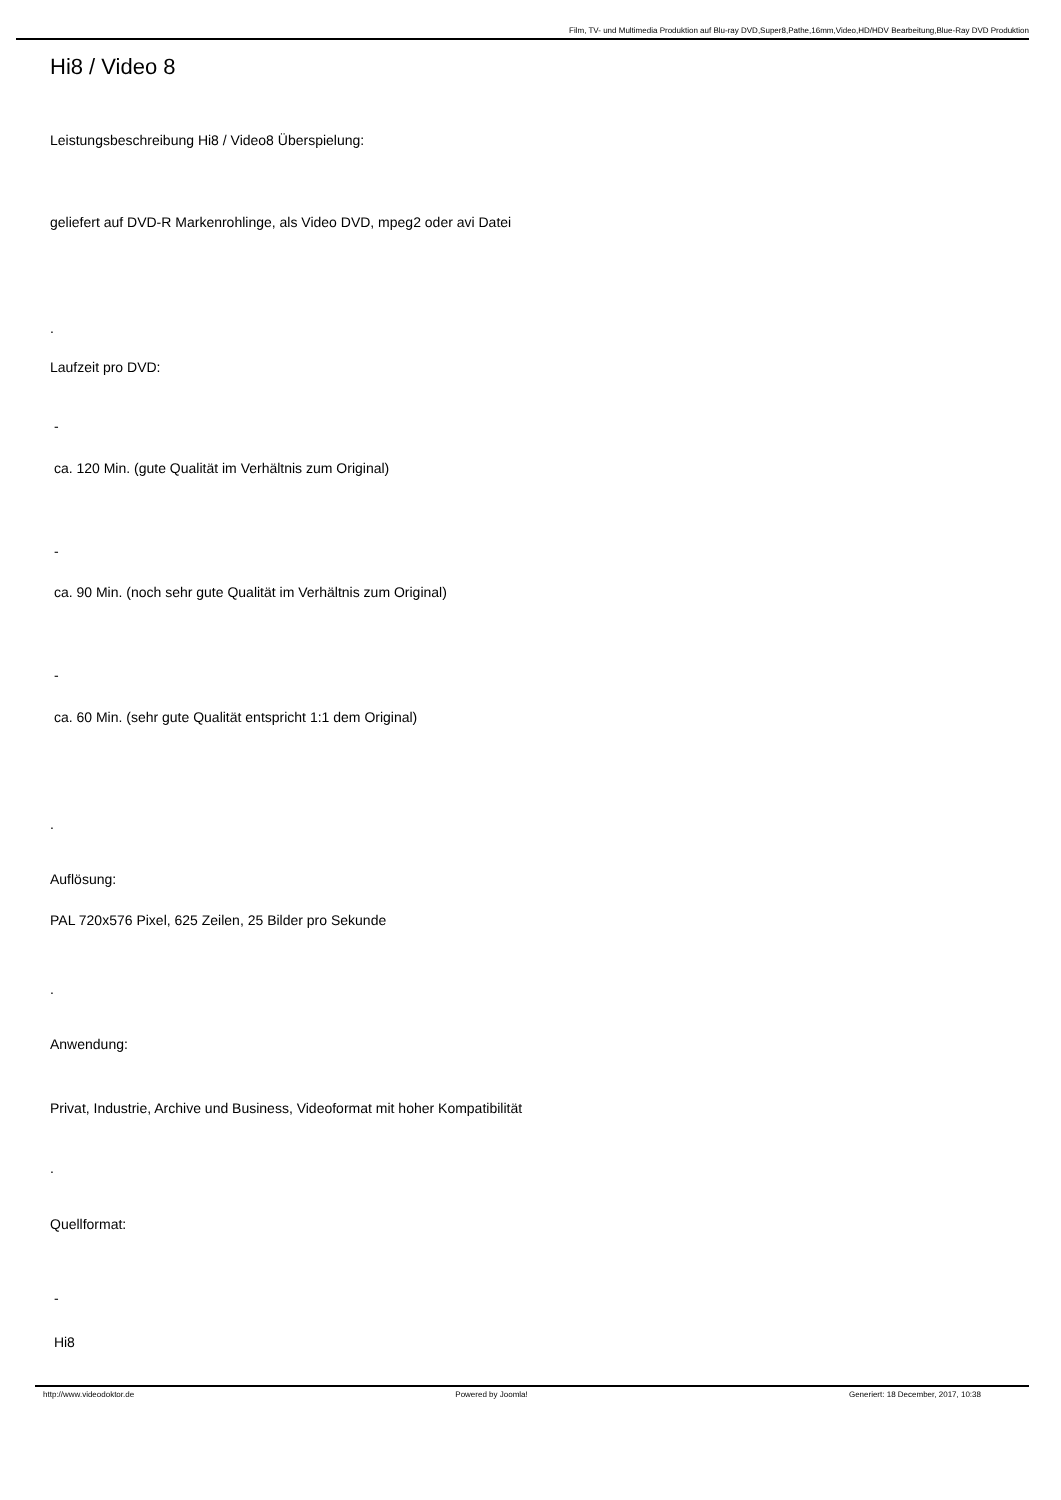Film, TV- und Multimedia Produktion auf Blu-ray DVD,Super8,Pathe,16mm,Video,HD/HDV Bearbeitung,Blue-Ray DVD Produktion
Hi8 / Video 8
Leistungsbeschreibung Hi8 / Video8 Überspielung:
geliefert auf DVD-R Markenrohlinge, als Video DVD, mpeg2 oder avi Datei
.
Laufzeit pro DVD:
-
ca. 120 Min. (gute Qualität im Verhältnis zum Original)
-
ca. 90 Min. (noch sehr gute Qualität im Verhältnis zum Original)
-
ca. 60 Min. (sehr gute Qualität entspricht 1:1 dem Original)
.
Auflösung:
PAL 720x576 Pixel, 625 Zeilen, 25 Bilder pro Sekunde
.
Anwendung:
Privat, Industrie, Archive und Business, Videoformat mit hoher Kompatibilität
.
Quellformat:
-
Hi8
http://www.videodoktor.de Powered by Joomla! Generiert: 18 December, 2017, 10:38